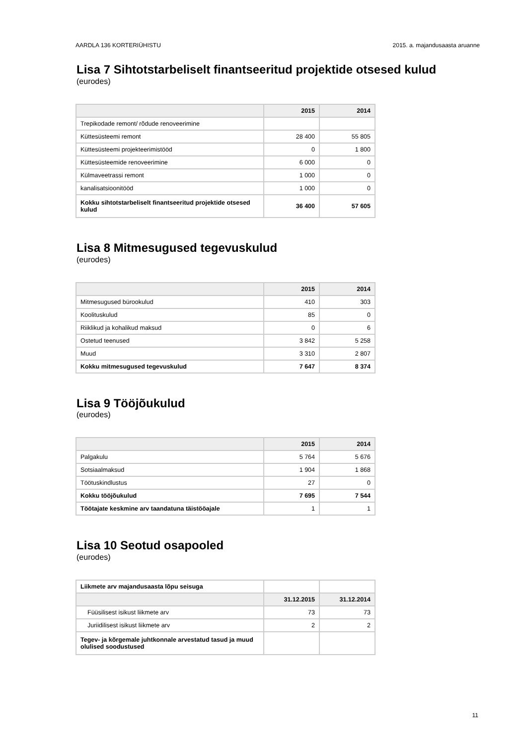AARDLA 136 KORTERIÜHISTU 2015. a. majandusaasta aruanne
Lisa 7 Sihtotstarbeliselt finantseeritud projektide otsesed kulud
(eurodes)
| | 2015 | 2014 |
| --- | --- | --- |
| Trepikodade remont/ rõdude renoveerimine | | |
| Küttesüsteemi remont | 28 400 | 55 805 |
| Küttesüsteemi projekteerimistööd | 0 | 1 800 |
| Küttesüsteemide renoveerimine | 6 000 | 0 |
| Külmaveetrassi remont | 1 000 | 0 |
| kanalisatsioonitööd | 1 000 | 0 |
| Kokku sihtotstarbeliselt finantseeritud projektide otsesed kulud | 36 400 | 57 605 |
Lisa 8 Mitmesugused tegevuskulud
(eurodes)
| | 2015 | 2014 |
| --- | --- | --- |
| Mitmesugused bürookulud | 410 | 303 |
| Koolituskulud | 85 | 0 |
| Riiklikud ja kohalikud maksud | 0 | 6 |
| Ostetud teenused | 3 842 | 5 258 |
| Muud | 3 310 | 2 807 |
| Kokku mitmesugused tegevuskulud | 7 647 | 8 374 |
Lisa 9 Tööjõukulud
(eurodes)
| | 2015 | 2014 |
| --- | --- | --- |
| Palgakulu | 5 764 | 5 676 |
| Sotsiaalmaksud | 1 904 | 1 868 |
| Töötuskindlustus | 27 | 0 |
| Kokku tööjõukulud | 7 695 | 7 544 |
| Töötajate keskmine arv taandatuna täistööajale | 1 | 1 |
Lisa 10 Seotud osapooled
(eurodes)
| Liikmete arv majandusaasta lõpu seisuga | | |
| | 31.12.2015 | 31.12.2014 |
| Füüsilisest isikust liikmete arv | 73 | 73 |
| Juriidilisest isikust liikmete arv | 2 | 2 |
| Tegev- ja kõrgemale juhtkonnale arvestatud tasud ja muud olulised soodustused | | |
11